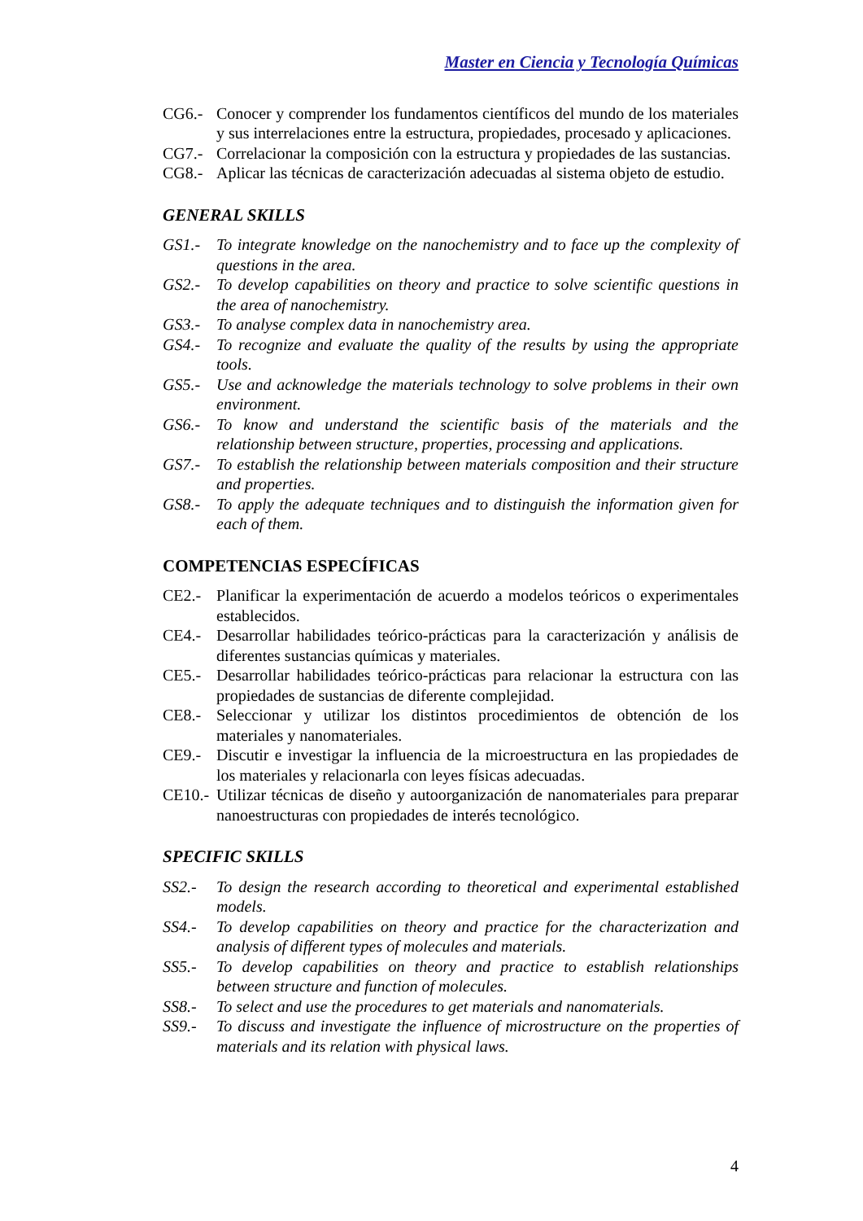Master en Ciencia y Tecnología Químicas
CG6.- Conocer y comprender los fundamentos científicos del mundo de los materiales y sus interrelaciones entre la estructura, propiedades, procesado y aplicaciones.
CG7.- Correlacionar la composición con la estructura y propiedades de las sustancias.
CG8.- Aplicar las técnicas de caracterización adecuadas al sistema objeto de estudio.
GENERAL SKILLS
GS1.- To integrate knowledge on the nanochemistry and to face up the complexity of questions in the area.
GS2.- To develop capabilities on theory and practice to solve scientific questions in the area of nanochemistry.
GS3.- To analyse complex data in nanochemistry area.
GS4.- To recognize and evaluate the quality of the results by using the appropriate tools.
GS5.- Use and acknowledge the materials technology to solve problems in their own environment.
GS6.- To know and understand the scientific basis of the materials and the relationship between structure, properties, processing and applications.
GS7.- To establish the relationship between materials composition and their structure and properties.
GS8.- To apply the adequate techniques and to distinguish the information given for each of them.
COMPETENCIAS ESPECÍFICAS
CE2.- Planificar la experimentación de acuerdo a modelos teóricos o experimentales establecidos.
CE4.- Desarrollar habilidades teórico-prácticas para la caracterización y análisis de diferentes sustancias químicas y materiales.
CE5.- Desarrollar habilidades teórico-prácticas para relacionar la estructura con las propiedades de sustancias de diferente complejidad.
CE8.- Seleccionar y utilizar los distintos procedimientos de obtención de los materiales y nanomateriales.
CE9.- Discutir e investigar la influencia de la microestructura en las propiedades de los materiales y relacionarla con leyes físicas adecuadas.
CE10.- Utilizar técnicas de diseño y autoorganización de nanomateriales para preparar nanoestructuras con propiedades de interés tecnológico.
SPECIFIC SKILLS
SS2.- To design the research according to theoretical and experimental established models.
SS4.- To develop capabilities on theory and practice for the characterization and analysis of different types of molecules and materials.
SS5.- To develop capabilities on theory and practice to establish relationships between structure and function of molecules.
SS8.- To select and use the procedures to get materials and nanomaterials.
SS9.- To discuss and investigate the influence of microstructure on the properties of materials and its relation with physical laws.
4